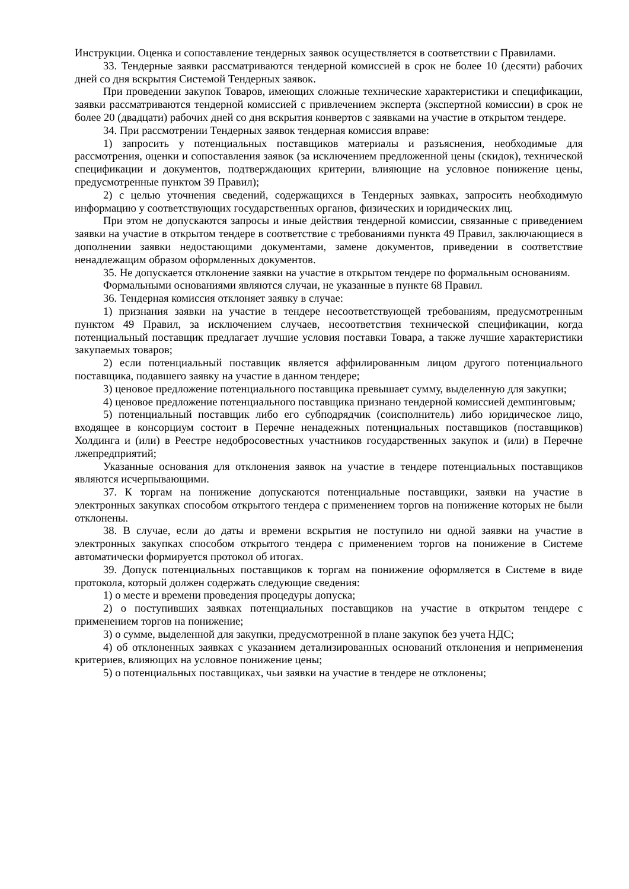Инструкции. Оценка и сопоставление тендерных заявок осуществляется в соответствии с Правилами.
33. Тендерные заявки рассматриваются тендерной комиссией в срок не более 10 (десяти) рабочих дней со дня вскрытия Системой Тендерных заявок.
При проведении закупок Товаров, имеющих сложные технические характеристики и спецификации, заявки рассматриваются тендерной комиссией с привлечением эксперта (экспертной комиссии) в срок не более 20 (двадцати) рабочих дней со дня вскрытия конвертов с заявками на участие в открытом тендере.
34. При рассмотрении Тендерных заявок тендерная комиссия вправе:
1) запросить у потенциальных поставщиков материалы и разъяснения, необходимые для рассмотрения, оценки и сопоставления заявок (за исключением предложенной цены (скидок), технической спецификации и документов, подтверждающих критерии, влияющие на условное понижение цены, предусмотренные пунктом 39 Правил);
2) с целью уточнения сведений, содержащихся в Тендерных заявках, запросить необходимую информацию у соответствующих государственных органов, физических и юридических лиц.
При этом не допускаются запросы и иные действия тендерной комиссии, связанные с приведением заявки на участие в открытом тендере в соответствие с требованиями пункта 49 Правил, заключающиеся в дополнении заявки недостающими документами, замене документов, приведении в соответствие ненадлежащим образом оформленных документов.
35. Не допускается отклонение заявки на участие в открытом тендере по формальным основаниям.
Формальными основаниями являются случаи, не указанные в пункте 68 Правил.
36. Тендерная комиссия отклоняет заявку в случае:
1) признания заявки на участие в тендере несоответствующей требованиям, предусмотренным пунктом 49 Правил, за исключением случаев, несоответствия технической спецификации, когда потенциальный поставщик предлагает лучшие условия поставки Товара, а также лучшие характеристики закупаемых товаров;
2) если потенциальный поставщик является аффилированным лицом другого потенциального поставщика, подавшего заявку на участие в данном тендере;
3) ценовое предложение потенциального поставщика превышает сумму, выделенную для закупки;
4) ценовое предложение потенциального поставщика признано тендерной комиссией демпинговым;
5) потенциальный поставщик либо его субподрядчик (соисполнитель) либо юридическое лицо, входящее в консорциум состоит в Перечне ненадежных потенциальных поставщиков (поставщиков) Холдинга и (или) в Реестре недобросовестных участников государственных закупок и (или) в Перечне лжепредприятий;
Указанные основания для отклонения заявок на участие в тендере потенциальных поставщиков являются исчерпывающими.
37. К торгам на понижение допускаются потенциальные поставщики, заявки на участие в электронных закупках способом открытого тендера с применением торгов на понижение которых не были отклонены.
38. В случае, если до даты и времени вскрытия не поступило ни одной заявки на участие в электронных закупках способом открытого тендера с применением торгов на понижение в Системе автоматически формируется протокол об итогах.
39. Допуск потенциальных поставщиков к торгам на понижение оформляется в Системе в виде протокола, который должен содержать следующие сведения:
1) о месте и времени проведения процедуры допуска;
2) о поступивших заявках потенциальных поставщиков на участие в открытом тендере с применением торгов на понижение;
3) о сумме, выделенной для закупки, предусмотренной в плане закупок без учета НДС;
4) об отклоненных заявках с указанием детализированных оснований отклонения и неприменения критериев, влияющих на условное понижение цены;
5) о потенциальных поставщиках, чьи заявки на участие в тендере не отклонены;